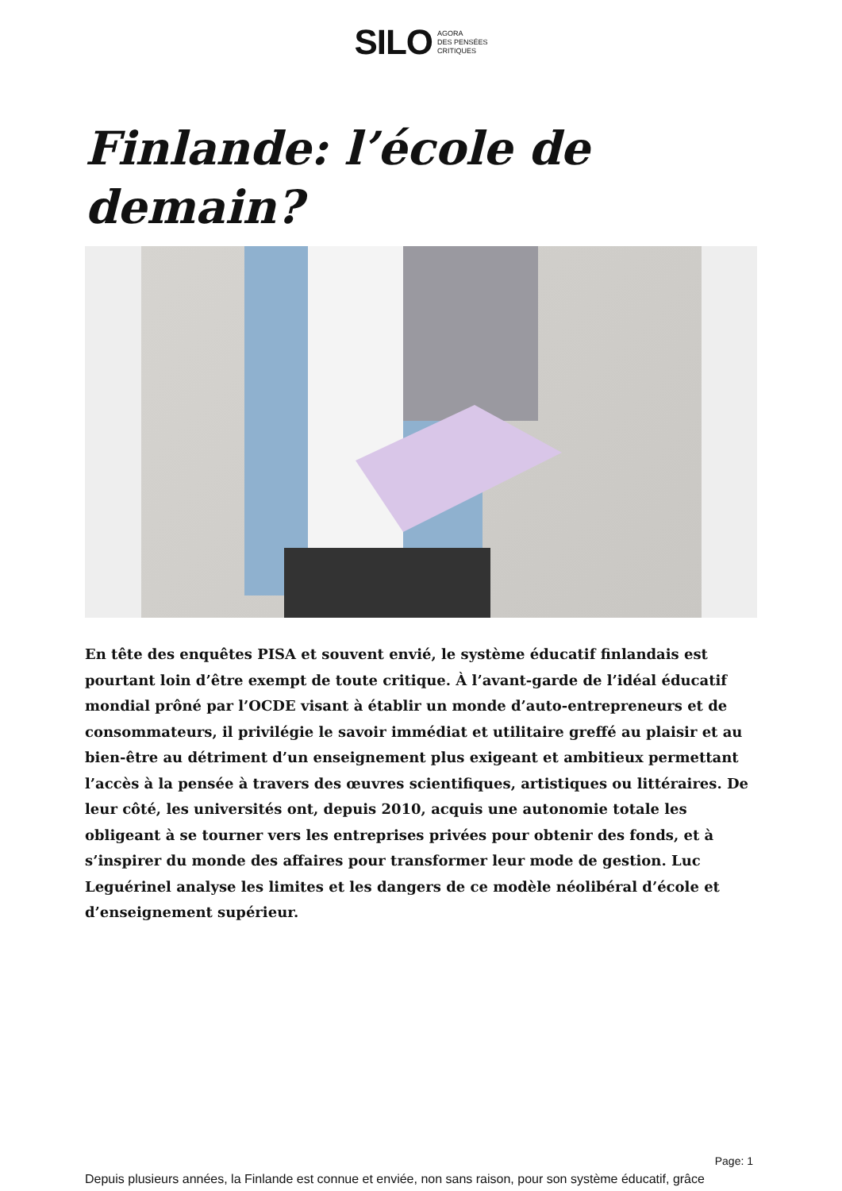SILO AGORA
DES PENSÉES
CRITIQUES
Finlande: l’école de demain?
En tête des enquêtes PISA et souvent envié, le système éducatif finlandais est pourtant loin d’être exempt de toute critique. À l’avant-garde de l’idéal éducatif mondial prôné par l’OCDE visant à établir un monde d’auto-entrepreneurs et de consommateurs, il privilégie le savoir immédiat et utilitaire greffé au plaisir et au bien-être au détriment d’un enseignement plus exigeant et ambitieux permettant l’accès à la pensée à travers des œuvres scientifiques, artistiques ou littéraires. De leur côté, les universités ont, depuis 2010, acquis une autonomie totale les obligeant à se tourner vers les entreprises privées pour obtenir des fonds, et à s’inspirer du monde des affaires pour transformer leur mode de gestion. Luc Leguérinel analyse les limites et les dangers de ce modèle néolibéral d’école et d’enseignement supérieur.
Depuis plusieurs années, la Finlande est connue et enviée, non sans raison, pour son système éducatif, grâce
Page: 1